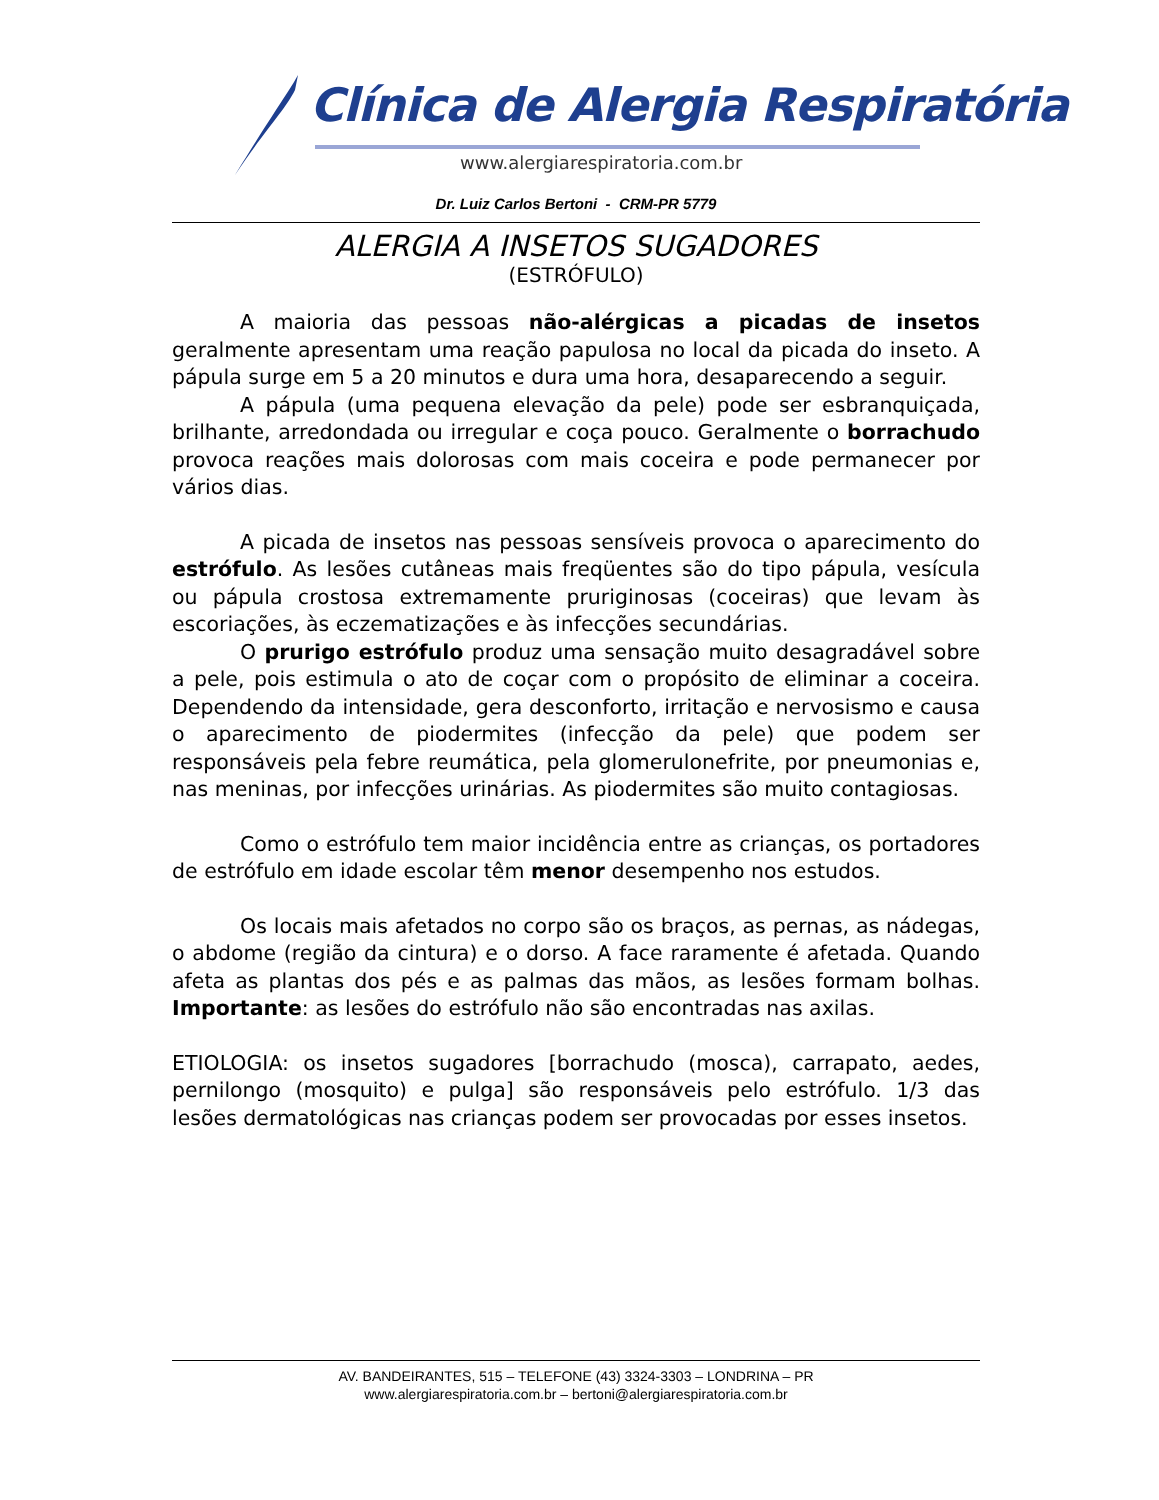Clínica de Alergia Respiratória
www.alergiarespiratoria.com.br
Dr. Luiz Carlos Bertoni - CRM-PR 5779
ALERGIA A INSETOS SUGADORES
(ESTRÓFULO)
A maioria das pessoas não-alérgicas a picadas de insetos geralmente apresentam uma reação papulosa no local da picada do inseto. A pápula surge em 5 a 20 minutos e dura uma hora, desaparecendo a seguir.
A pápula (uma pequena elevação da pele) pode ser esbranquiçada, brilhante, arredondada ou irregular e coça pouco. Geralmente o borrachudo provoca reações mais dolorosas com mais coceira e pode permanecer por vários dias.
A picada de insetos nas pessoas sensíveis provoca o aparecimento do estrófulo. As lesões cutâneas mais freqüentes são do tipo pápula, vesícula ou pápula crostosa extremamente pruriginosas (coceiras) que levam às escoriações, às eczematizações e às infecções secundárias.
O prurigo estrófulo produz uma sensação muito desagradável sobre a pele, pois estimula o ato de coçar com o propósito de eliminar a coceira. Dependendo da intensidade, gera desconforto, irritação e nervosismo e causa o aparecimento de piodermites (infecção da pele) que podem ser responsáveis pela febre reumática, pela glomerulonefrite, por pneumonias e, nas meninas, por infecções urinárias. As piodermites são muito contagiosas.
Como o estrófulo tem maior incidência entre as crianças, os portadores de estrófulo em idade escolar têm menor desempenho nos estudos.
Os locais mais afetados no corpo são os braços, as pernas, as nádegas, o abdome (região da cintura) e o dorso. A face raramente é afetada. Quando afeta as plantas dos pés e as palmas das mãos, as lesões formam bolhas. Importante: as lesões do estrófulo não são encontradas nas axilas.
ETIOLOGIA: os insetos sugadores [borrachudo (mosca), carrapato, aedes, pernilongo (mosquito) e pulga] são responsáveis pelo estrófulo. 1/3 das lesões dermatológicas nas crianças podem ser provocadas por esses insetos.
AV. BANDEIRANTES, 515 – TELEFONE (43) 3324-3303 – LONDRINA – PR
www.alergiarespiratoria.com.br – bertoni@alergiarespiratoria.com.br